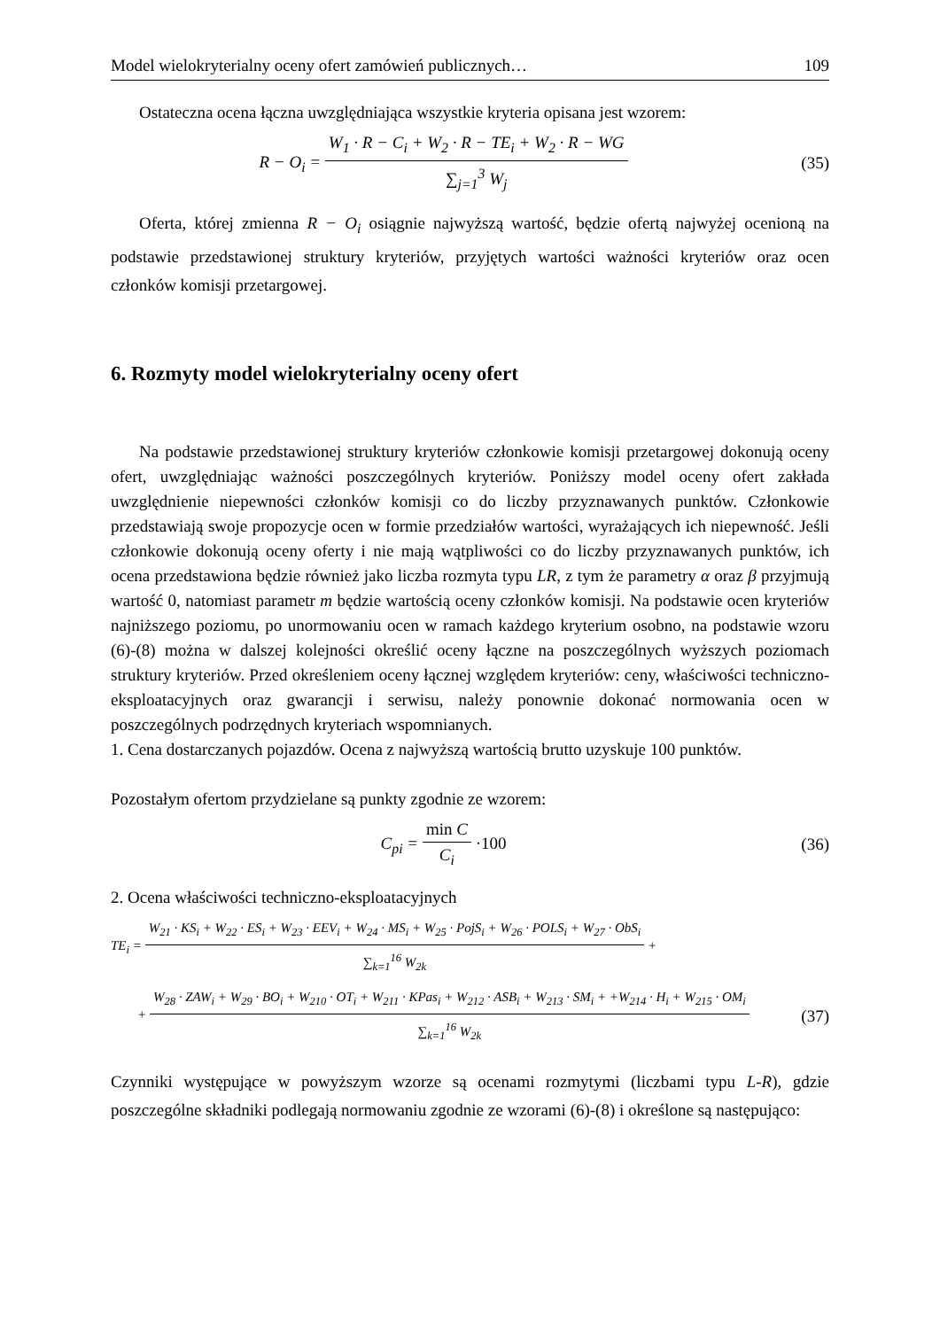Model wielokryterialny oceny ofert zamówień publicznych… 109
Ostateczna ocena łączna uwzględniająca wszystkie kryteria opisana jest wzorem:
R − O<sub>i</sub> =
W<sub>1</sub> · R − C<sub>i</sub> + W<sub>2</sub> · R − TE<sub>i</sub> + W<sub>2</sub> · R − WG
∑<sub>j=1</sub><sup>3</sup> W<sub>j</sub>
(35)
Oferta, której zmienna R − O<sub>i</sub> osiągnie najwyższą wartość, będzie ofertą najwyżej ocenioną na podstawie przedstawionej struktury kryteriów, przyjętych wartości ważności kryteriów oraz ocen członków komisji przetargowej.
6. Rozmyty model wielokryterialny oceny ofert
Na podstawie przedstawionej struktury kryteriów członkowie komisji przetargowej dokonują oceny ofert, uwzględniając ważności poszczególnych kryteriów. Poniższy model oceny ofert zakłada uwzględnienie niepewności członków komisji co do liczby przyznawanych punktów. Członkowie przedstawiają swoje propozycje ocen w formie przedziałów wartości, wyrażających ich niepewność. Jeśli członkowie dokonują oceny oferty i nie mają wątpliwości co do liczby przyznawanych punktów, ich ocena przedstawiona będzie również jako liczba rozmyta typu LR, z tym że parametry α oraz β przyjmują wartość 0, natomiast parametr m będzie wartością oceny członków komisji. Na podstawie ocen kryteriów najniższego poziomu, po unormowaniu ocen w ramach każdego kryterium osobno, na podstawie wzoru (6)-(8) można w dalszej kolejności określić oceny łączne na poszczególnych wyższych poziomach struktury kryteriów. Przed określeniem oceny łącznej względem kryteriów: ceny, właściwości techniczno-eksploatacyjnych oraz gwarancji i serwisu, należy ponownie dokonać normowania ocen w poszczególnych podrzędnych kryteriach wspomnianych.
1. Cena dostarczanych pojazdów. Ocena z najwyższą wartością brutto uzyskuje 100 punktów.
Pozostałym ofertom przydzielane są punkty zgodnie ze wzorem:
C<sub>pi</sub> =
min C
C<sub>i</sub>
·100
(36)
2. Ocena właściwości techniczno-eksploatacyjnych
TE<sub>i</sub> =
W<sub>21</sub> · KS<sub>i</sub> + W<sub>22</sub> · ES<sub>i</sub> + W<sub>23</sub> · EEV<sub>i</sub> + W<sub>24</sub> · MS<sub>i</sub> + W<sub>25</sub> · PojS<sub>i</sub> + W<sub>26</sub> · POLS<sub>i</sub> + W<sub>27</sub> · ObS<sub>i</sub>
∑<sub>k=1</sub><sup>16</sup> W<sub>2k</sub>
+
+
W<sub>28</sub> · ZAW<sub>i</sub> + W<sub>29</sub> · BO<sub>i</sub> + W<sub>210</sub> · OT<sub>i</sub> + W<sub>211</sub> · KPas<sub>i</sub> + W<sub>212</sub> · ASB<sub>i</sub> + W<sub>213</sub> · SM<sub>i</sub> + +W<sub>214</sub> · H<sub>i</sub> + W<sub>215</sub> · OM<sub>i</sub>
∑<sub>k=1</sub><sup>16</sup> W<sub>2k</sub>
(37)
Czynniki występujące w powyższym wzorze są ocenami rozmytymi (liczbami typu L-R), gdzie poszczególne składniki podlegają normowaniu zgodnie ze wzorami (6)-(8) i określone są następująco: